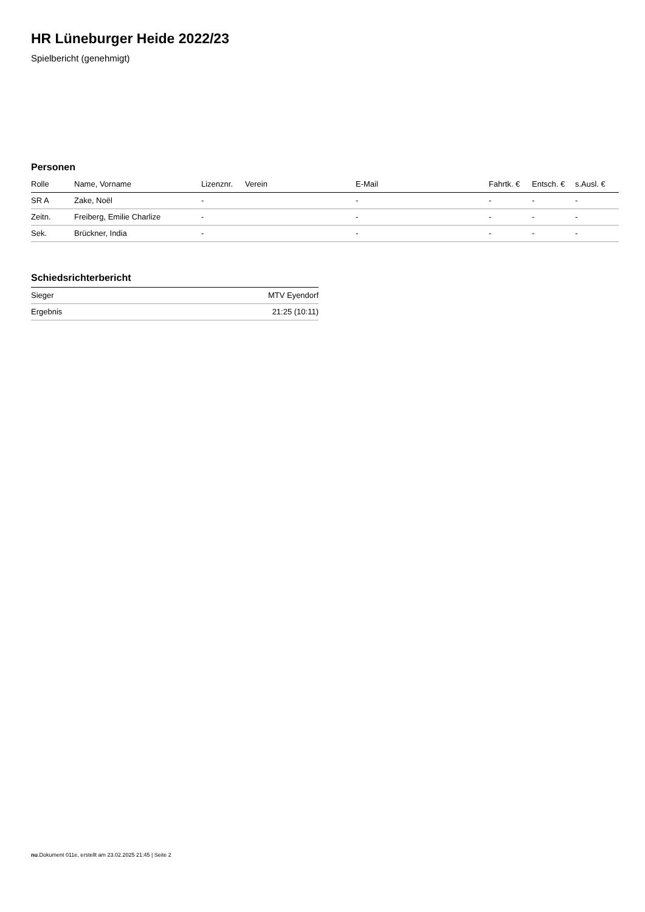HR Lüneburger Heide 2022/23
Spielbericht (genehmigt)
Personen
| Rolle | Name, Vorname | Lizenznr. | Verein | E-Mail | Fahrtk. € | Entsch. € | s.Ausl. € |
| --- | --- | --- | --- | --- | --- | --- | --- |
| SR A | Zake, Noël | - | | - | - | - | - |
| Zeitn. | Freiberg, Emilie Charlize | - | | - | - | - | - |
| Sek. | Brückner, India | - | | - | - | - | - |
Schiedsrichterbericht
| Sieger | MTV Eyendorf |
| Ergebnis | 21:25 (10:11) |
nu.Dokument 011e, erstellt am 23.02.2025 21:45 | Seite 2